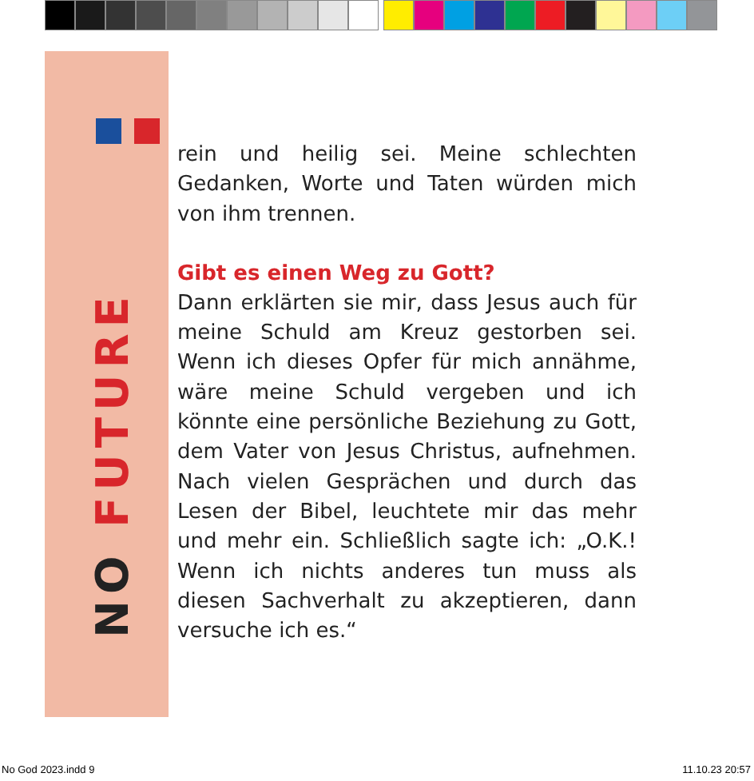NO FUTURE
rein und heilig sei. Meine schlechten Gedanken, Worte und Taten würden mich von ihm trennen.
Gibt es einen Weg zu Gott?
Dann erklärten sie mir, dass Jesus auch für meine Schuld am Kreuz gestorben sei. Wenn ich dieses Opfer für mich annähme, wäre meine Schuld vergeben und ich könnte eine persönliche Beziehung zu Gott, dem Vater von Jesus Christus, aufnehmen. Nach vielen Gesprächen und durch das Lesen der Bibel, leuchtete mir das mehr und mehr ein. Schließlich sagte ich: „O.K.! Wenn ich nichts anderes tun muss als diesen Sachverhalt zu akzeptieren, dann versuche ich es.“
No God 2023.indd 9 11.10.23 20:57